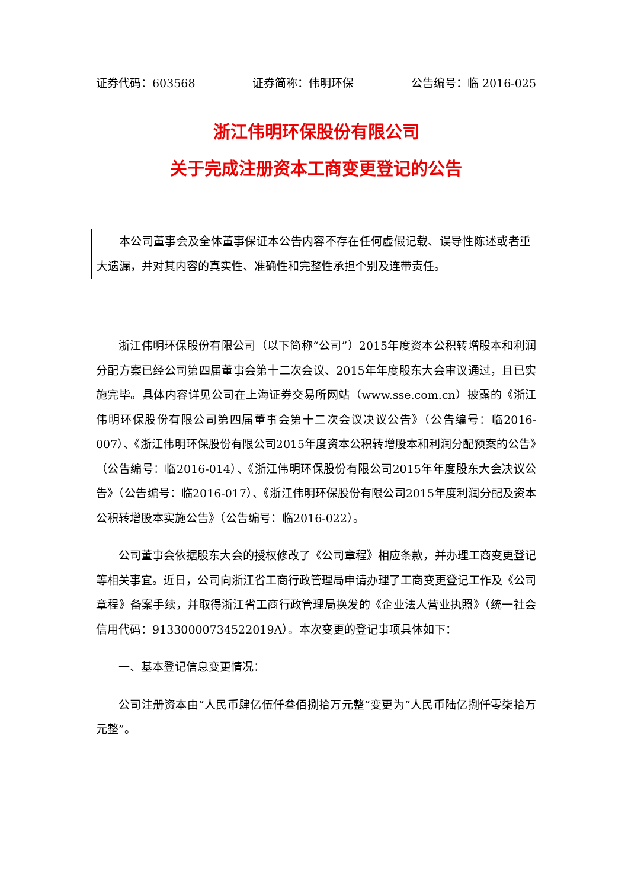证券代码：603568 证券简称：伟明环保 公告编号：临 2016-025
浙江伟明环保股份有限公司
关于完成注册资本工商变更登记的公告
本公司董事会及全体董事保证本公告内容不存在任何虚假记载、误导性陈述或者重大遗漏，并对其内容的真实性、准确性和完整性承担个别及连带责任。
浙江伟明环保股份有限公司（以下简称“公司”）2015年度资本公积转增股本和利润分配方案已经公司第四届董事会第十二次会议、2015年年度股东大会审议通过，且已实施完毕。具体内容详见公司在上海证券交易所网站（www.sse.com.cn）披露的《浙江伟明环保股份有限公司第四届董事会第十二次会议决议公告》（公告编号：临2016-007）、《浙江伟明环保股份有限公司2015年度资本公积转增股本和利润分配预案的公告》（公告编号：临2016-014）、《浙江伟明环保股份有限公司2015年年度股东大会决议公告》（公告编号：临2016-017）、《浙江伟明环保股份有限公司2015年度利润分配及资本公积转增股本实施公告》（公告编号：临2016-022）。
公司董事会依据股东大会的授权修改了《公司章程》相应条款，并办理工商变更登记等相关事宜。近日，公司向浙江省工商行政管理局申请办理了工商变更登记工作及《公司章程》备案手续，并取得浙江省工商行政管理局换发的《企业法人营业执照》（统一社会信用代码：91330000734522019A）。本次变更的登记事项具体如下：
一、基本登记信息变更情况：
公司注册资本由“人民币肆亿伍仟叁佰捌拾万元整”变更为“人民币陆亿捌仟零柒拾万元整”。